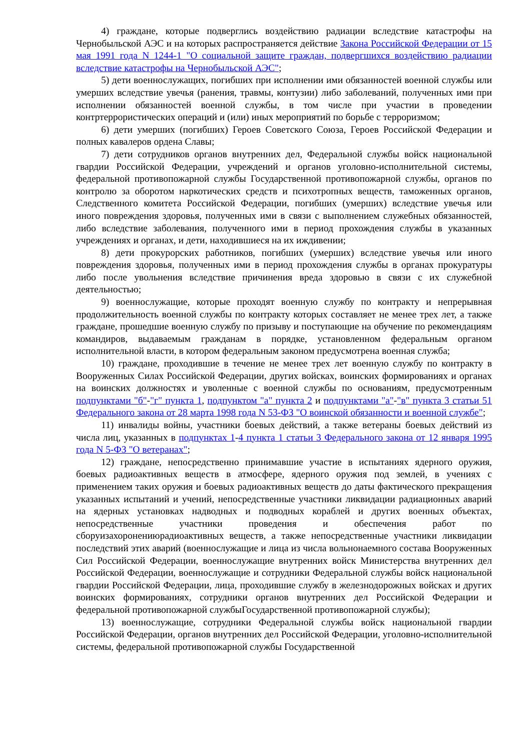4) граждане, которые подверглись воздействию радиации вследствие катастрофы на Чернобыльской АЭС и на которых распространяется действие Закона Российской Федерации от 15 мая 1991 года N 1244-1 "О социальной защите граждан, подвергшихся воздействию радиации вследствие катастрофы на Чернобыльской АЭС";
5) дети военнослужащих, погибших при исполнении ими обязанностей военной службы или умерших вследствие увечья (ранения, травмы, контузии) либо заболеваний, полученных ими при исполнении обязанностей военной службы, в том числе при участии в проведении контртеррористических операций и (или) иных мероприятий по борьбе с терроризмом;
6) дети умерших (погибших) Героев Советского Союза, Героев Российской Федерации и полных кавалеров ордена Славы;
7) дети сотрудников органов внутренних дел, Федеральной службы войск национальной гвардии Российской Федерации, учреждений и органов уголовно-исполнительной системы, федеральной противопожарной службы Государственной противопожарной службы, органов по контролю за оборотом наркотических средств и психотропных веществ, таможенных органов, Следственного комитета Российской Федерации, погибших (умерших) вследствие увечья или иного повреждения здоровья, полученных ими в связи с выполнением служебных обязанностей, либо вследствие заболевания, полученного ими в период прохождения службы в указанных учреждениях и органах, и дети, находившиеся на их иждивении;
8) дети прокурорских работников, погибших (умерших) вследствие увечья или иного повреждения здоровья, полученных ими в период прохождения службы в органах прокуратуры либо после увольнения вследствие причинения вреда здоровью в связи с их служебной деятельностью;
9) военнослужащие, которые проходят военную службу по контракту и непрерывная продолжительность военной службы по контракту которых составляет не менее трех лет, а также граждане, прошедшие военную службу по призыву и поступающие на обучение по рекомендациям командиров, выдаваемым гражданам в порядке, установленном федеральным органом исполнительной власти, в котором федеральным законом предусмотрена военная служба;
10) граждане, проходившие в течение не менее трех лет военную службу по контракту в Вооруженных Силах Российской Федерации, других войсках, воинских формированиях и органах на воинских должностях и уволенные с военной службы по основаниям, предусмотренным подпунктами "б"-"г" пункта 1, подпунктом "а" пункта 2 и подпунктами "а"-"в" пункта 3 статьи 51 Федерального закона от 28 марта 1998 года N 53-ФЗ "О воинской обязанности и военной службе";
11) инвалиды войны, участники боевых действий, а также ветераны боевых действий из числа лиц, указанных в подпунктах 1-4 пункта 1 статьи 3 Федерального закона от 12 января 1995 года N 5-ФЗ "О ветеранах";
12) граждане, непосредственно принимавшие участие в испытаниях ядерного оружия, боевых радиоактивных веществ в атмосфере, ядерного оружия под землей, в учениях с применением таких оружия и боевых радиоактивных веществ до даты фактического прекращения указанных испытаний и учений, непосредственные участники ликвидации радиационных аварий на ядерных установках надводных и подводных кораблей и других военных объектах, непосредственные участники проведения и обеспечения работ по сборуизахоронениюрадиоактивных веществ, а также непосредственные участники ликвидации последствий этих аварий (военнослужащие и лица из числа вольнонаемного состава Вооруженных Сил Российской Федерации, военнослужащие внутренних войск Министерства внутренних дел Российской Федерации, военнослужащие и сотрудники Федеральной службы войск национальной гвардии Российской Федерации, лица, проходившие службу в железнодорожных войсках и других воинских формированиях, сотрудники органов внутренних дел Российской Федерации и федеральной противопожарной службыГосударственной противопожарной службы);
13) военнослужащие, сотрудники Федеральной службы войск национальной гвардии Российской Федерации, органов внутренних дел Российской Федерации, уголовно-исполнительной системы, федеральной противопожарной службы Государственной